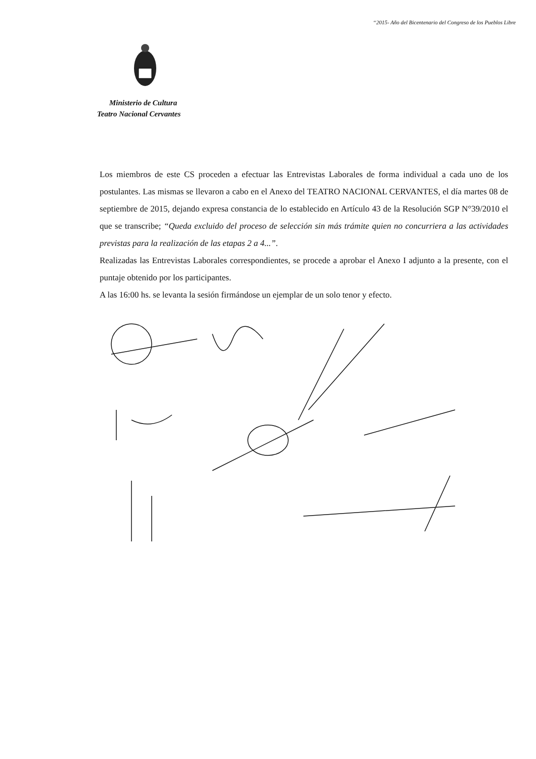“2015- Año del Bicentenario del Congreso de los Pueblos Libre
Ministerio de Cultura
Teatro Nacional Cervantes
Los miembros de este CS proceden a efectuar las Entrevistas Laborales de forma individual a cada uno de los postulantes. Las mismas se llevaron a cabo en el Anexo del TEATRO NACIONAL CERVANTES, el día martes 08 de septiembre de 2015, dejando expresa constancia de lo establecido en Artículo 43 de la Resolución SGP N°39/2010 el que se transcribe; “Queda excluido del proceso de selección sin más trámite quien no concurriera a las actividades previstas para la realización de las etapas 2 a 4...”.
Realizadas las Entrevistas Laborales correspondientes, se procede a aprobar el Anexo I adjunto a la presente, con el puntaje obtenido por los participantes.
A las 16:00 hs. se levanta la sesión firmándose un ejemplar de un solo tenor y efecto.